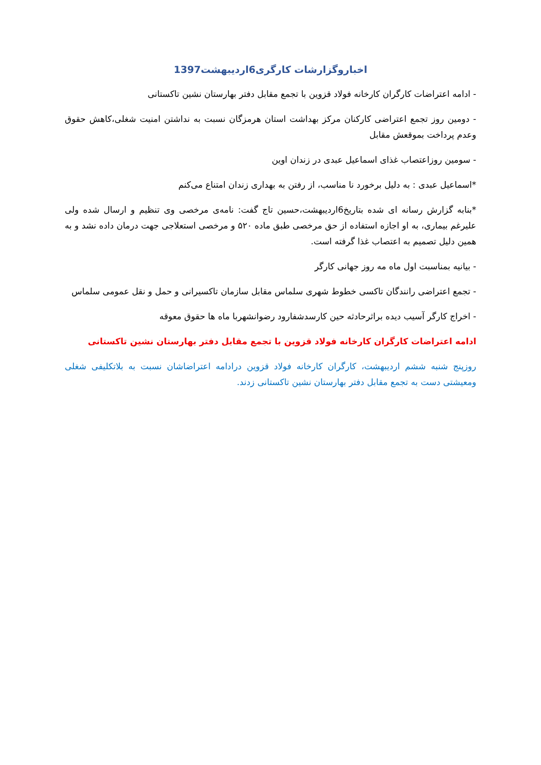اخباروگزارشات کارگری6اردیبهشت1397
- ادامه اعتراضات کارگران کارخانه فولاد قزوین با تجمع مقابل دفتر بهارستان نشین تاکستانی
- دومین روز تجمع اعتراضی کارکنان مرکز بهداشت استان هرمزگان نسبت به نداشتن امنیت شغلی،کاهش حقوق وعدم پرداخت بموقعش مقابل
- سومین روزاعتصاب غذای اسماعیل عبدی در زندان اوین
*اسماعیل عبدی : به دلیل برخورد نا مناسب، از رفتن به بهداری زندان امتناع می‌کنم
*بنابه گزارش رسانه ای شده بتاریخ6اردیبهشت،حسین تاج گفت: نامه‌ی مرخصی وی تنظیم و ارسال شده ولی علیرغم بیماری، به او اجازه استفاده از حق مرخصی طبق ماده ۵۲۰ و مرخصی استعلاجی جهت درمان داده نشد و به همین دلیل تصمیم به اعتصاب غذا گرفته است.
- بیانیه بمناسبت اول ماه مه روز جهانی کارگر
- تجمع اعتراضی رانندگان تاکسی خطوط شهری سلماس مقابل سازمان تاکسیرانی و حمل و نقل عمومی سلماس
- اخراج کارگر آسیب دیده براثرحادثه حین کارسدشفارود رضوانشهربا ماه ها حقوق معوقه
ادامه اعتراضات کارگران کارخانه فولاد قزوین با تجمع مقابل دفتر بهارستان نشین تاکستانی
روزپنج شنبه ششم اردیبهشت، کارگران کارخانه فولاد قزوین درادامه اعتراضاشان نسبت به بلاتکلیفی شغلی ومعیشتی دست به تجمع مقابل دفتر بهارستان نشین تاکستانی زدند.